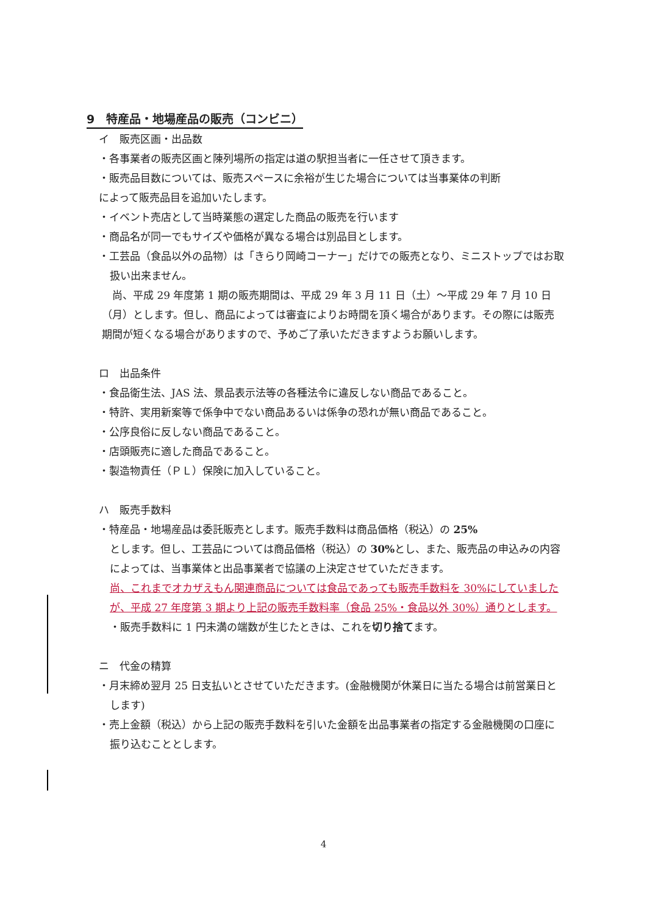9　特産品・地場産品の販売（コンビニ）
イ　販売区画・出品数
・各事業者の販売区画と陳列場所の指定は道の駅担当者に一任させて頂きます。
・販売品目数については、販売スペースに余裕が生じた場合については当事業体の判断
によって販売品目を追加いたします。
・イベント売店として当時業態の選定した商品の販売を行います
・商品名が同一でもサイズや価格が異なる場合は別品目とします。
・工芸品（食品以外の品物）は「きらり岡崎コーナー」だけでの販売となり、ミニストップではお取扱い出来ません。
　尚、平成 29 年度第 1 期の販売期間は、平成 29 年 3 月 11 日（土）～平成 29 年 7 月 10 日（月）とします。但し、商品によっては審査によりお時間を頂く場合があります。その際には販売期間が短くなる場合がありますので、予めご了承いただきますようお願いします。
ロ　出品条件
・食品衛生法、JAS 法、景品表示法等の各種法令に違反しない商品であること。
・特許、実用新案等で係争中でない商品あるいは係争の恐れが無い商品であること。
・公序良俗に反しない商品であること。
・店頭販売に適した商品であること。
・製造物責任（ＰＬ）保険に加入していること。
ハ　販売手数料
・特産品・地場産品は委託販売とします。販売手数料は商品価格（税込）の 25%
とします。但し、工芸品については商品価格（税込）の 30% とし、また、販売品の申込みの内容によっては、当事業体と出品事業者で協議の上決定させていただきます。
尚、これまでオカザえもん関連商品については食品であっても販売手数料を 30%にしていましたが、平成 27 年度第 3 期より上記の販売手数料率（食品 25%・食品以外 30%）通りとします。
・販売手数料に 1 円未満の端数が生じたときは、これを切り捨てます。
ニ　代金の精算
・月末締め翌月 25 日支払いとさせていただきます。(金融機関が休業日に当たる場合は前営業日とします)
・売上金額（税込）から上記の販売手数料を引いた金額を出品事業者の指定する金融機関の口座に振り込むこととします。
4